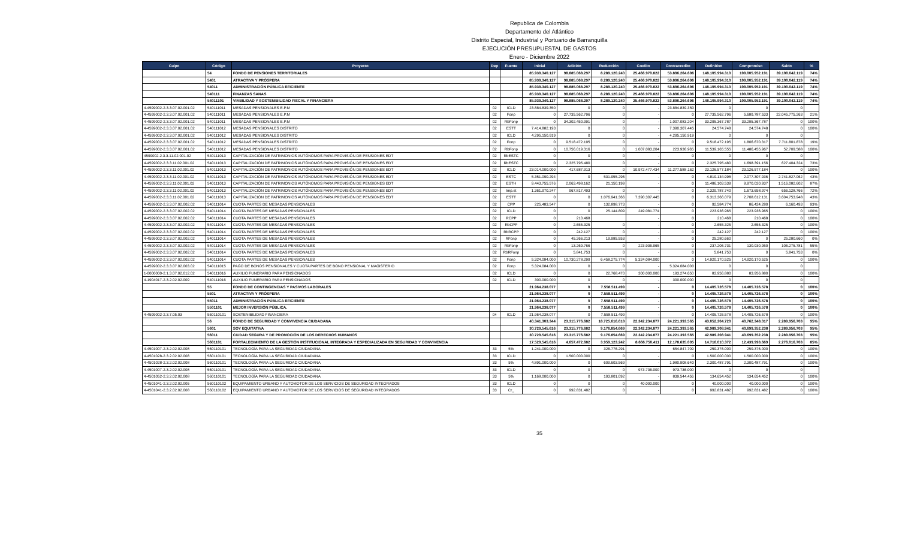Republica de Colombia
Departamento del Atlántico
Distrito Especial, Industrial y Portuario de Barranquilla
EJECUCIÓN PRESUPUESTAL DE GASTOS
Enero - Diciembre 2022
| Cuipo | Código | Proyecto | Dep | Fuente | Inicial | Adición | Reducción | Credito | Contracredito | Definitivo | Compromiso | Saldo | % |
| --- | --- | --- | --- | --- | --- | --- | --- | --- | --- | --- | --- | --- | --- |
| | 54 | FONDO DE PENSIONES TERRITORIALES | | | 85.939.340.127 | 98.885.068.297 | 8.289.120.240 | 25.466.970.822 | 53.896.264.696 | 148.105.994.310 | 109.005.952.191 | 39.100.042.119 | 74% |
| | 5401 | ATRACTIVA Y PRÓSPERA | | | 85.939.340.127 | 98.885.068.297 | 8.289.120.240 | 25.466.970.822 | 53.896.264.696 | 148.105.994.310 | 109.005.952.191 | 39.100.042.119 | 74% |
| | 54011 | ADMINISTRACIÓN PÚBLICA EFICIENTE | | | 85.939.340.127 | 98.885.068.297 | 8.289.120.240 | 25.466.970.822 | 53.896.264.696 | 148.105.994.310 | 109.005.952.191 | 39.100.042.119 | 74% |
| | 540111 | FINANZAS SANAS | | | 85.939.340.127 | 98.885.068.297 | 8.289.120.240 | 25.466.970.822 | 53.896.264.696 | 148.105.994.310 | 109.005.952.191 | 39.100.042.119 | 74% |
| | 54011101 | VIABILIDAD Y SOSTENIBILIDAD FISCAL Y FINANCIERA | | | 85.939.340.127 | 98.885.068.297 | 8.289.120.240 | 25.466.970.822 | 53.896.264.696 | 148.105.994.310 | 109.005.952.191 | 39.100.042.119 | 74% |
| 4-4599002-2.3.3.07.02.001.02 | 540111011 | MESADAS PENSIONALES E.P.M | 02 | ICLD | 23.884.839.350 | 0 | 0 | - | 23.884.839.350 | 0 | 0 | 0 | |
| 4-4599002-2.3.3.07.02.001.02 | 540111011 | MESADAS PENSIONALES E.P.M | 02 | Fonp | 0 | 27.735.562.796 | 0 | - | 0 | 27.735.562.796 | 5.689.787.533 | 22.045.775.263 | 21% |
| 4-4599002-2.3.3.07.02.001.02 | 540111011 | MESADAS PENSIONALES E.P.M | 02 | RbFonp | 0 | 34.302.450.991 | 0 | - | 1.007.083.204 | 33.295.367.787 | 33.295.367.787 | 0 | 100% |
| 4-4599002-2.3.3.07.02.001.02 | 540111012 | MESADAS PENSIONALES DISTRITO | 02 | ESTT | 7.414.882.193 | 0 | 0 | - | 7.390.307.445 | 24.574.748 | 24.574.748 | 0 | 100% |
| 4-4599002-2.3.3.07.02.001.02 | 540111012 | MESADAS PENSIONALES DISTRITO | 02 | ICLD | 4.295.150.919 | 0 | 0 | - | 4.295.150.919 | 0 | 0 | 0 | |
| 4-4599002-2.3.3.07.02.001.02 | 540111012 | MESADAS PENSIONALES DISTRITO | 02 | Fonp | 0 | 9.518.472.195 | 0 | - | 0 | 9.518.472.195 | 1.806.670.317 | 7.711.801.878 | 19% |
| 4-4599002-2.3.3.07.02.001.02 | 540111012 | MESADAS PENSIONALES DISTRITO | 02 | RbFonp | 0 | 10.756.019.316 | 0 | 1.007.083.204 | 223.936.965 | 11.539.165.555 | 11.486.455.967 | 52.709.588 | 100% |
| 4599002-2.3.3.11.02.001.02 | 540111013 | CAPITALIZACIÓN DE PATRIMONIOS AUTÓNOMOS PARA PROVISIÓN DE PENSIONES EDT | 02 | RbESTC | 0 | 0 | 0 | - | 0 | 0 | 0 | 0 | |
| 4-4599002-2.3.3.11.02.001.02 | 540111013 | CAPITALIZACIÓN DE PATRIMONIOS AUTÓNOMOS PARA PROVISIÓN DE PENSIONES EDT | 02 | RbESTC | 0 | 2.325.795.480 | 0 | - | 0 | 2.325.795.480 | 1.698.391.156 | 627.404.324 | 73% |
| 4-4599002-2.3.3.11.02.001.02 | 540111013 | CAPITALIZACIÓN DE PATRIMONIOS AUTÓNOMOS PARA PROVISIÓN DE PENSIONES EDT | 02 | ICLD | 23.014.000.000 | 417.687.913 | 0 | 10.972.477.434 | 11.277.588.162 | 23.126.577.184 | 23.126.577.184 | 0 | 100% |
| 4-4599002-2.3.3.11.02.001.02 | 540111013 | CAPITALIZACIÓN DE PATRIMONIOS AUTÓNOMOS PARA PROVISIÓN DE PENSIONES EDT | 02 | ESTC | 5.351.090.294 | 0 | 531.955.296 | - | 0 | 4.819.134.998 | 2.077.307.936 | 2.741.827.062 | 43% |
| 4-4599002-2.3.3.11.02.001.02 | 540111013 | CAPITALIZACIÓN DE PATRIMONIOS AUTÓNOMOS PARA PROVISIÓN DE PENSIONES EDT | 02 | ESTH | 9.443.755.576 | 2.063.498.162 | 21.150.199 | - | 0 | 11.486.103.539 | 9.970.020.937 | 1.516.082.602 | 87% |
| 4-4599002-2.3.3.11.02.001.02 | 540111013 | CAPITALIZACIÓN DE PATRIMONIOS AUTÓNOMOS PARA PROVISIÓN DE PENSIONES EDT | 02 | Imp.st | 1.361.970.247 | 967.817.493 | 0 | - | 0 | 2.329.787.740 | 1.673.658.974 | 656.128.766 | 72% |
| 4-4599002-2.3.3.11.02.001.02 | 540111013 | CAPITALIZACIÓN DE PATRIMONIOS AUTÓNOMOS PARA PROVISIÓN DE PENSIONES EDT | 02 | ESTT | 0 | 0 | 1.076.941.366 | 7.390.307.445 | 0 | 6.313.366.079 | 2.708.612.131 | 3.604.753.948 | 43% |
| 4-4599002-2.3.3.07.02.002.02 | 540111014 | CUOTA PARTES DE MESADAS PENSIONALES | 02 | CPP | 225.483.547 | 0 | 132.898.773 | - | 0 | 92.584.774 | 86.424.280 | 6.160.493 | 93% |
| 4-4599002-2.3.3.07.02.002.02 | 540111014 | CUOTA PARTES DE MESADAS PENSIONALES | 02 | ICLD | 0 | 0 | 25.144.809 | 249.081.774 | 0 | 223.936.965 | 223.936.965 | 0 | 100% |
| 4-4599002-2.3.3.07.02.002.02 | 540111014 | CUOTA PARTES DE MESADAS PENSIONALES | 02 | RCPP | 0 | 210.468 | | - | 0 | 210.468 | 210.468 | 0 | 100% |
| 4-4599002-2.3.3.07.02.002.02 | 540111014 | CUOTA PARTES DE MESADAS PENSIONALES | 02 | RbCPP | 0 | 2.655.325 | 0 | - | 0 | 2.655.325 | 2.655.325 | 0 | 100% |
| 4-4599002-2.3.3.07.02.002.02 | 540111014 | CUOTA PARTES DE MESADAS PENSIONALES | 02 | RbRCPP | 0 | 242.127 | 0 | - | 0 | 242.127 | 242.127 | 0 | 100% |
| 4-4599002-2.3.3.07.02.002.02 | 540111014 | CUOTA PARTES DE MESADAS PENSIONALES | 02 | RFonp | 0 | 45.266.213 | 19.985.553 | - | 0 | 25.280.660 | 0 | 25.280.660 | 0% |
| 4-4599002-2.3.3.07.02.002.02 | 540111014 | CUOTA PARTES DE MESADAS PENSIONALES | 02 | RbFonp | 0 | 13.269.766 | 0 | 223.936.965 | 0 | 237.206.731 | 130.930.950 | 106.275.781 | 55% |
| 4-4599002-2.3.3.07.02.002.02 | 540111014 | CUOTA PARTES DE MESADAS PENSIONALES | 02 | RbRFonp | 0 | 5.841.753 | 0 | - | 0 | 5.841.753 | 0 | 5.841.753 | 0% |
| 4-4599002-2.3.3.07.02.002.02 | 540111014 | CUOTA PARTES DE MESADAS PENSIONALES | 02 | Fonp | 5.324.084.000 | 10.730.278.299 | 6.458.275.774 | 5.324.084.000 | 0 | 14.920.170.525 | 14.920.170.525 | 0 | 100% |
| 4-4599002-2.3.3.07.02.003.02 | 540111015 | PAGO DE BONOS PENSIONALES Y CUOTA PARTES DE BONO PENSIONAL Y MAGISTERIO | 02 | Fonp | 5.324.084.000 | 0 | 0 | - | 5.324.084.000 | 0 | 0 | 0 | |
| 1-0000000-2.1.3.07.02.012.02 | 540111016 | AUXILIO FUNERARIO PARA PENSIONADOS | 02 | ICLD | 0 | 0 | 22.768.470 | 300.000.000 | 193.274.650 | 83.956.880 | 83.956.880 | 0 | 100% |
| 4-1904017-2.3.2.02.02.009 | 540111016 | AUXILIO FUNERARIO PARA PENSIONADOS | 02 | ICLD | 300.000.000 | 0 | 0 | - | 300.000.000 | 0 | 0 | 0 | |
| | 55 | FONDO DE CONTINGENCIAS Y PASIVOS LABORALES | | | 21.964.238.077 | 0 | 7.558.511.499 | - | 0 | 14.405.726.578 | 14.405.726.578 | 0 | 100% |
| | 5501 | ATRACTIVA Y PRÓSPERA | | | 21.964.238.077 | 0 | 7.558.511.499 | - | 0 | 14.405.726.578 | 14.405.726.578 | 0 | 100% |
| | 55011 | ADMINISTRACIÓN PÚBLICA EFICIENTE | | | 21.964.238.077 | 0 | 7.558.511.499 | - | 0 | 14.405.726.578 | 14.405.726.578 | 0 | 100% |
| | 5501101 | MEJOR INVERSIÓN PÚBLICA. | | | 21.964.238.077 | 0 | 7.558.511.499 | - | 0 | 14.405.726.578 | 14.405.726.578 | 0 | 100% |
| 4-4599002-2.3.7.05.03 | 550110101 | SOSTENIBILIDAD FINANCIERA | 04 | ICLD | 21.964.238.077 | 0 | 7.558.511.499 | - | 0 | 14.405.726.578 | 14.405.726.578 | 0 | 100% |
| | 56 | FONDO DE SEGURIDAD Y CONVIVENCIA CIUDADANA | | | 40.341.303.344 | 23.315.776.682 | 18.725.616.618 | 22.342.234.877 | 24.221.393.565 | 43.052.304.720 | 40.762.348.017 | 2.289.956.703 | 95% |
| | 5601 | SOY EQUITATIVA | | | 30.729.545.616 | 23.315.776.682 | 9.176.854.669 | 22.342.234.877 | 24.221.393.565 | 42.989.308.941 | 40.699.352.238 | 2.289.956.703 | 95% |
| | 56011 | CIUDAD SEGURA Y DE PROMOCIÓN DE LOS DERECHOS HUMANOS | | | 30.729.545.616 | 23.315.776.682 | 9.176.854.669 | 22.342.234.877 | 24.221.393.565 | 42.989.308.941 | 40.699.352.238 | 2.289.956.703 | 95% |
| | 5601101 | FORTALECIMIENTO DE LA GESTIÓN INSTITUCIONAL INTEGRADA Y ESPECIALIZADA EN SEGURIDAD Y CONVIVENCIA | | | 17.529.545.616 | 4.657.472.682 | 3.959.123.242 | 8.666.750.411 | 12.178.635.095 | 14.716.010.372 | 12.439.993.669 | 2.276.016.703 | 85% |
| 4-4501007-2.3.2.02.02.008 | 560110101 | TECNOLOGÍA PARA LA SEGURIDAD CIUDADANA | 33 | 5% | 1.241.000.000 | 0 | 326.776.291 | - | 654.847.709 | 259.376.000 | 259.376.000 | 0 | 100% |
| 4-4501028-2.3.2.02.02.008 | 560110101 | TECNOLOGÍA PARA LA SEGURIDAD CIUDADANA | 33 | ICLD | 0 | 1.500.000.000 | 0 | - | 0 | 1.500.000.000 | 1.500.000.000 | 0 | 100% |
| 4-4501028-2.3.2.02.02.008 | 560110101 | TECNOLOGÍA PARA LA SEGURIDAD CIUDADANA | 33 | 5% | 4.891.000.000 | 0 | 609.603.569 | - | 1.980.908.640 | 2.300.487.791 | 2.300.487.791 | 0 | 100% |
| 4-4501007-2.3.2.02.02.008 | 560110101 | TECNOLOGÍA PARA LA SEGURIDAD CIUDADANA | 33 | ICLD | 0 | 0 | 0 | 973.736.000 | 973.736.000 | 0 | 0 | 0 | |
| 4-4501052-2.3.2.02.02.008 | 560110101 | TECNOLOGÍA PARA LA SEGURIDAD CIUDADANA | 33 | 5% | 1.168.000.000 | 0 | 193.801.092 | - | 839.544.456 | 134.654.452 | 134.654.452 | 0 | 100% |
| 4-4501041-2.3.2.02.02.005 | 560110102 | EQUIPAMIENTO URBANO Y AUTOMOTOR DE LOS SERVICIOS DE SEGURIDAD INTEGRADOS | 33 | ICLD | 0 | 0 | 0 | 40.000.000 | 0 | 40.000.000 | 40.000.000 | 0 | 100% |
| 4-4501041-2.3.2.02.02.008 | 560110102 | EQUIPAMIENTO URBANO Y AUTOMOTOR DE LOS SERVICIOS DE SEGURIDAD INTEGRADOS | 33 | Cr_ | 0 | 992.831.482 | 0 | - | 0 | 992.831.482 | 992.831.482 | 0 | 100% |
35